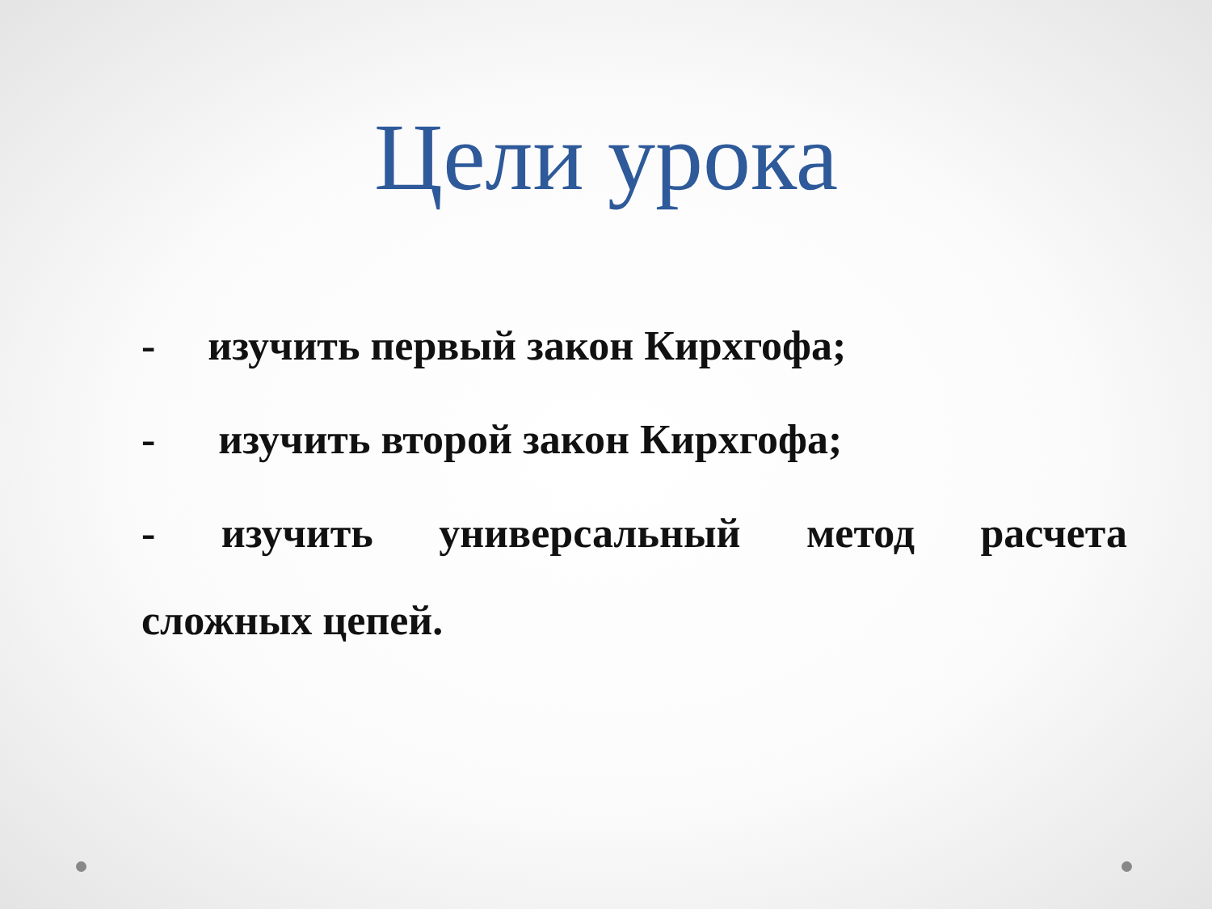Цели урока
- изучить первый закон Кирхгофа;
- изучить второй закон Кирхгофа;
- изучить универсальный метод расчета
сложных цепей.